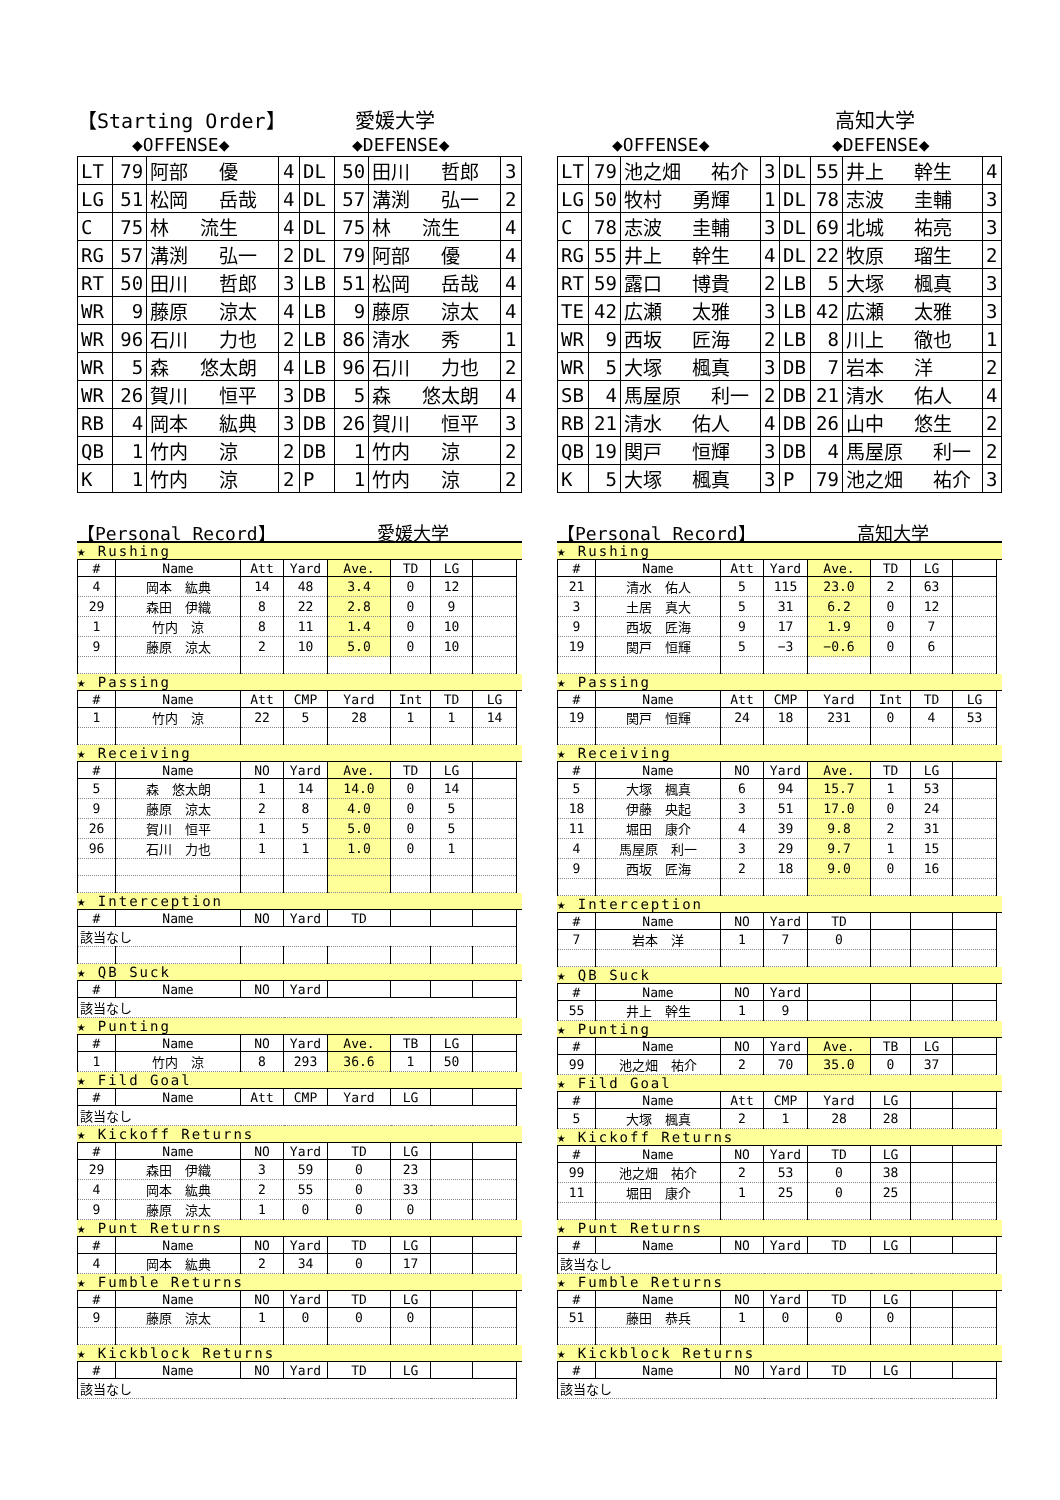【Starting Order】 愛媛大学
◆OFFENSE◆ ◆DEFENSE◆
| LT | 79 | 阿部 優 | 4 | DL | 50 | 田川 哲郎 | 3 |
| LG | 51 | 松岡 岳哉 | 4 | DL | 57 | 溝渕 弘一 | 2 |
| C | 75 | 林 流生 | 4 | DL | 75 | 林 流生 | 4 |
| RG | 57 | 溝渕 弘一 | 2 | DL | 79 | 阿部 優 | 4 |
| RT | 50 | 田川 哲郎 | 3 | LB | 51 | 松岡 岳哉 | 4 |
| WR | 9 | 藤原 涼太 | 4 | LB | 9 | 藤原 涼太 | 4 |
| WR | 96 | 石川 力也 | 2 | LB | 86 | 清水 秀 | 1 |
| WR | 5 | 森 悠太朗 | 4 | LB | 96 | 石川 力也 | 2 |
| WR | 26 | 賀川 恒平 | 3 | DB | 5 | 森 悠太朗 | 4 |
| RB | 4 | 岡本 紘典 | 3 | DB | 26 | 賀川 恒平 | 3 |
| QB | 1 | 竹内 涼 | 2 | DB | 1 | 竹内 涼 | 2 |
| K | 1 | 竹内 涼 | 2 | P | 1 | 竹内 涼 | 2 |
【Personal Record】 愛媛大学
★ Rushing
| # | Name | Att | Yard | Ave. | TD | LG | |
| --- | --- | --- | --- | --- | --- | --- | --- |
| 4 | 岡本 紘典 | 14 | 48 | 3.4 | 0 | 12 | |
| 29 | 森田 伊織 | 8 | 22 | 2.8 | 0 | 9 | |
| 1 | 竹内 涼 | 8 | 11 | 1.4 | 0 | 10 | |
| 9 | 藤原 涼太 | 2 | 10 | 5.0 | 0 | 10 | |
★ Passing
| # | Name | Att | CMP | Yard | Int | TD | LG |
| --- | --- | --- | --- | --- | --- | --- | --- |
| 1 | 竹内 涼 | 22 | 5 | 28 | 1 | 1 | 14 |
★ Receiving
| # | Name | NO | Yard | Ave. | TD | LG | |
| --- | --- | --- | --- | --- | --- | --- | --- |
| 5 | 森 悠太朗 | 1 | 14 | 14.0 | 0 | 14 | |
| 9 | 藤原 涼太 | 2 | 8 | 4.0 | 0 | 5 | |
| 26 | 賀川 恒平 | 1 | 5 | 5.0 | 0 | 5 | |
| 96 | 石川 力也 | 1 | 1 | 1.0 | 0 | 1 | |
★ Interception
| # | Name | NO | Yard | TD | | | |
| --- | --- | --- | --- | --- | --- | --- | --- |
| 該当なし | | | | | | | |
★ QB Suck
| # | Name | NO | Yard | | | | |
| --- | --- | --- | --- | --- | --- | --- | --- |
| 該当なし | | | | | | | |
★ Punting
| # | Name | NO | Yard | Ave. | TB | LG | |
| --- | --- | --- | --- | --- | --- | --- | --- |
| 1 | 竹内 涼 | 8 | 293 | 36.6 | 1 | 50 | |
★ Fild Goal
| # | Name | Att | CMP | Yard | LG | | |
| --- | --- | --- | --- | --- | --- | --- | --- |
| 該当なし | | | | | | | |
★ Kickoff Returns
| # | Name | NO | Yard | TD | LG | | |
| --- | --- | --- | --- | --- | --- | --- | --- |
| 29 | 森田 伊織 | 3 | 59 | 0 | 23 | | |
| 4 | 岡本 紘典 | 2 | 55 | 0 | 33 | | |
| 9 | 藤原 涼太 | 1 | 0 | 0 | 0 | | |
★ Punt Returns
| # | Name | NO | Yard | TD | LG | | |
| --- | --- | --- | --- | --- | --- | --- | --- |
| 4 | 岡本 紘典 | 2 | 34 | 0 | 17 | | |
★ Fumble Returns
| # | Name | NO | Yard | TD | LG | | |
| --- | --- | --- | --- | --- | --- | --- | --- |
| 9 | 藤原 涼太 | 1 | 0 | 0 | 0 | | |
★ Kickblock Returns
| # | Name | NO | Yard | TD | LG | | |
| --- | --- | --- | --- | --- | --- | --- | --- |
| 該当なし | | | | | | | |
高知大学
◆OFFENSE◆ ◆DEFENSE◆
| LT | 79 | 池之畑 祐介 | 3 | DL | 55 | 井上 幹生 | 4 |
| LG | 50 | 牧村 勇輝 | 1 | DL | 78 | 志波 圭輔 | 3 |
| C | 78 | 志波 圭輔 | 3 | DL | 69 | 北城 祐亮 | 3 |
| RG | 55 | 井上 幹生 | 4 | DL | 22 | 牧原 瑠生 | 2 |
| RT | 59 | 露口 博貴 | 2 | LB | 5 | 大塚 楓真 | 3 |
| TE | 42 | 広瀬 太雅 | 3 | LB | 42 | 広瀬 太雅 | 3 |
| WR | 9 | 西坂 匠海 | 2 | LB | 8 | 川上 徹也 | 1 |
| WR | 5 | 大塚 楓真 | 3 | DB | 7 | 岩本 洋 | 2 |
| SB | 4 | 馬屋原 利一 | 2 | DB | 21 | 清水 佑人 | 4 |
| RB | 21 | 清水 佑人 | 4 | DB | 26 | 山中 悠生 | 2 |
| QB | 19 | 関戸 恒輝 | 3 | DB | 4 | 馬屋原 利一 | 2 |
| K | 5 | 大塚 楓真 | 3 | P | 79 | 池之畑 祐介 | 3 |
【Personal Record】 高知大学
★ Rushing
| # | Name | Att | Yard | Ave. | TD | LG | |
| --- | --- | --- | --- | --- | --- | --- | --- |
| 21 | 清水 佑人 | 5 | 115 | 23.0 | 2 | 63 | |
| 3 | 土居 真大 | 5 | 31 | 6.2 | 0 | 12 | |
| 9 | 西坂 匠海 | 9 | 17 | 1.9 | 0 | 7 | |
| 19 | 関戸 恒輝 | 5 | −3 | −0.6 | 0 | 6 | |
★ Passing
| # | Name | Att | CMP | Yard | Int | TD | LG |
| --- | --- | --- | --- | --- | --- | --- | --- |
| 19 | 関戸 恒輝 | 24 | 18 | 231 | 0 | 4 | 53 |
★ Receiving
| # | Name | NO | Yard | Ave. | TD | LG | |
| --- | --- | --- | --- | --- | --- | --- | --- |
| 5 | 大塚 楓真 | 6 | 94 | 15.7 | 1 | 53 | |
| 18 | 伊藤 央起 | 3 | 51 | 17.0 | 0 | 24 | |
| 11 | 堀田 康介 | 4 | 39 | 9.8 | 2 | 31 | |
| 4 | 馬屋原 利一 | 3 | 29 | 9.7 | 1 | 15 | |
| 9 | 西坂 匠海 | 2 | 18 | 9.0 | 0 | 16 | |
★ Interception
| # | Name | NO | Yard | TD | | | |
| --- | --- | --- | --- | --- | --- | --- | --- |
| 7 | 岩本 洋 | 1 | 7 | 0 | | | |
★ QB Suck
| # | Name | NO | Yard | | | | |
| --- | --- | --- | --- | --- | --- | --- | --- |
| 55 | 井上 幹生 | 1 | 9 | | | | |
★ Punting
| # | Name | NO | Yard | Ave. | TB | LG | |
| --- | --- | --- | --- | --- | --- | --- | --- |
| 99 | 池之畑 祐介 | 2 | 70 | 35.0 | 0 | 37 | |
★ Fild Goal
| # | Name | Att | CMP | Yard | LG | | |
| --- | --- | --- | --- | --- | --- | --- | --- |
| 5 | 大塚 楓真 | 2 | 1 | 28 | 28 | | |
★ Kickoff Returns
| # | Name | NO | Yard | TD | LG | | |
| --- | --- | --- | --- | --- | --- | --- | --- |
| 99 | 池之畑 祐介 | 2 | 53 | 0 | 38 | | |
| 11 | 堀田 康介 | 1 | 25 | 0 | 25 | | |
★ Punt Returns
| # | Name | NO | Yard | TD | LG | | |
| --- | --- | --- | --- | --- | --- | --- | --- |
| 該当なし | | | | | | | |
★ Fumble Returns
| # | Name | NO | Yard | TD | LG | | |
| --- | --- | --- | --- | --- | --- | --- | --- |
| 51 | 藤田 恭兵 | 1 | 0 | 0 | 0 | | |
★ Kickblock Returns
| # | Name | NO | Yard | TD | LG | | |
| --- | --- | --- | --- | --- | --- | --- | --- |
| 該当なし | | | | | | | |